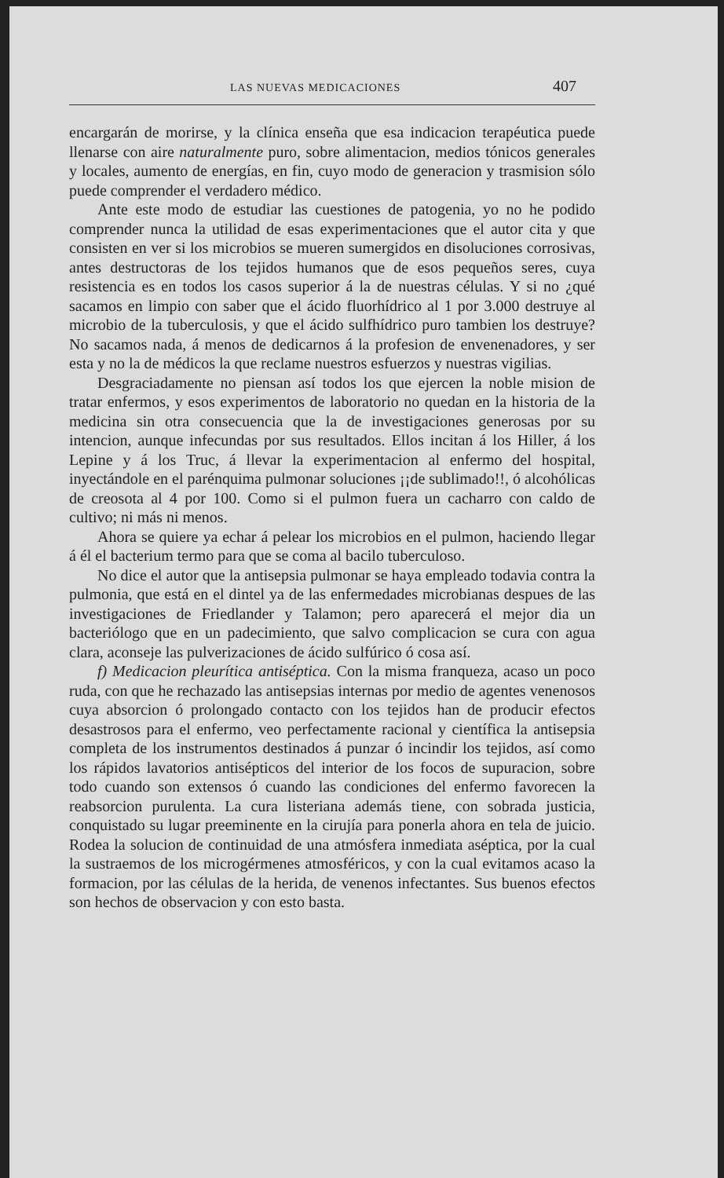LAS NUEVAS MEDICACIONES 407
encargarán de morirse, y la clínica enseña que esa indicacion terapéutica puede llenarse con aire naturalmente puro, sobre alimentacion, medios tónicos generales y locales, aumento de energías, en fin, cuyo modo de generacion y trasmision sólo puede comprender el verdadero médico.
Ante este modo de estudiar las cuestiones de patogenia, yo no he podido comprender nunca la utilidad de esas experimentaciones que el autor cita y que consisten en ver si los microbios se mueren sumergidos en disoluciones corrosivas, antes destructoras de los tejidos humanos que de esos pequeños seres, cuya resistencia es en todos los casos superior á la de nuestras células. Y si no ¿qué sacamos en limpio con saber que el ácido fluorhídrico al 1 por 3.000 destruye al microbio de la tuberculosis, y que el ácido sulfhídrico puro tambien los destruye? No sacamos nada, á menos de dedicarnos á la profesion de envenenadores, y ser esta y no la de médicos la que reclame nuestros esfuerzos y nuestras vigilias.
Desgraciadamente no piensan así todos los que ejercen la noble mision de tratar enfermos, y esos experimentos de laboratorio no quedan en la historia de la medicina sin otra consecuencia que la de investigaciones generosas por su intencion, aunque infecundas por sus resultados. Ellos incitan á los Hiller, á los Lepine y á los Truc, á llevar la experimentacion al enfermo del hospital, inyectándole en el parénquima pulmonar soluciones ¡¡de sublimado!!, ó alcohólicas de creosota al 4 por 100. Como si el pulmon fuera un cacharro con caldo de cultivo; ni más ni menos.
Ahora se quiere ya echar á pelear los microbios en el pulmon, haciendo llegar á él el bacterium termo para que se coma al bacilo tuberculoso.
No dice el autor que la antisepsia pulmonar se haya empleado todavia contra la pulmonia, que está en el dintel ya de las enfermedades microbianas despues de las investigaciones de Friedlander y Talamon; pero aparecerá el mejor dia un bacteriólogo que en un padecimiento, que salvo complicacion se cura con agua clara, aconseje las pulverizaciones de ácido sulfúrico ó cosa así.
f) Medicacion pleurítica antiséptica. Con la misma franqueza, acaso un poco ruda, con que he rechazado las antisepsias internas por medio de agentes venenosos cuya absorcion ó prolongado contacto con los tejidos han de producir efectos desastrosos para el enfermo, veo perfectamente racional y científica la antisepsia completa de los instrumentos destinados á punzar ó incindir los tejidos, así como los rápidos lavatorios antisépticos del interior de los focos de supuracion, sobre todo cuando son extensos ó cuando las condiciones del enfermo favorecen la reabsorcion purulenta. La cura listeriana además tiene, con sobrada justicia, conquistado su lugar preeminente en la cirujía para ponerla ahora en tela de juicio. Rodea la solucion de continuidad de una atmósfera inmediata aséptica, por la cual la sustraemos de los microgérmenes atmosféricos, y con la cual evitamos acaso la formacion, por las células de la herida, de venenos infectantes. Sus buenos efectos son hechos de observacion y con esto basta.